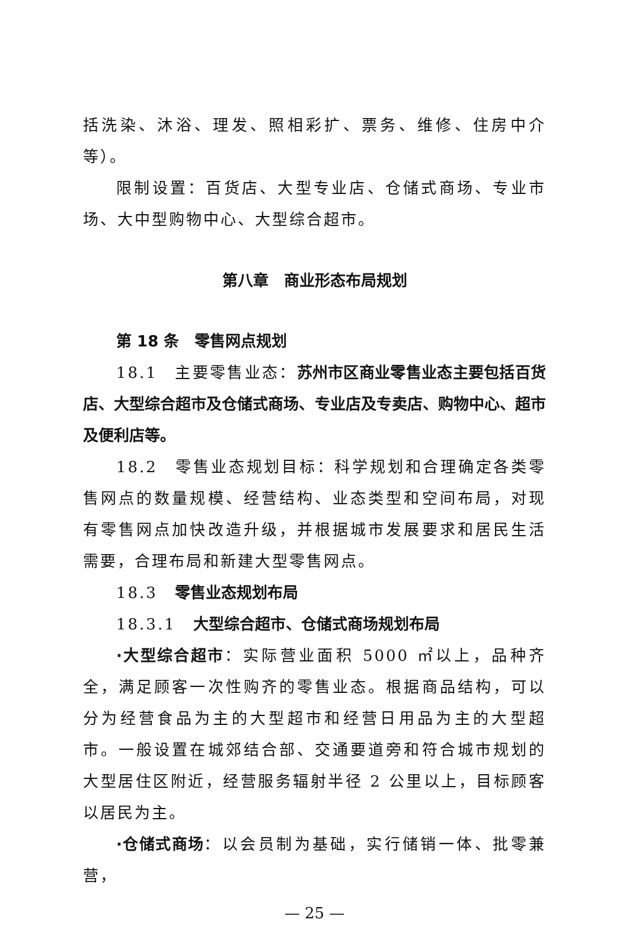括洗染、沐浴、理发、照相彩扩、票务、维修、住房中介等）。
限制设置：百货店、大型专业店、仓储式商场、专业市场、大中型购物中心、大型综合超市。
第八章　商业形态布局规划
第 18 条　零售网点规划
18.1　主要零售业态：苏州市区商业零售业态主要包括百货店、大型综合超市及仓储式商场、专业店及专卖店、购物中心、超市及便利店等。
18.2　零售业态规划目标：科学规划和合理确定各类零售网点的数量规模、经营结构、业态类型和空间布局，对现有零售网点加快改造升级，并根据城市发展要求和居民生活需要，合理布局和新建大型零售网点。
18.3　零售业态规划布局
18.3.1　大型综合超市、仓储式商场规划布局
·大型综合超市：实际营业面积 5000 ㎡以上，品种齐全，满足顾客一次性购齐的零售业态。根据商品结构，可以分为经营食品为主的大型超市和经营日用品为主的大型超市。一般设置在城郊结合部、交通要道旁和符合城市规划的大型居住区附近，经营服务辐射半径 2 公里以上，目标顾客以居民为主。
·仓储式商场：以会员制为基础，实行储销一体、批零兼营，
— 25 —